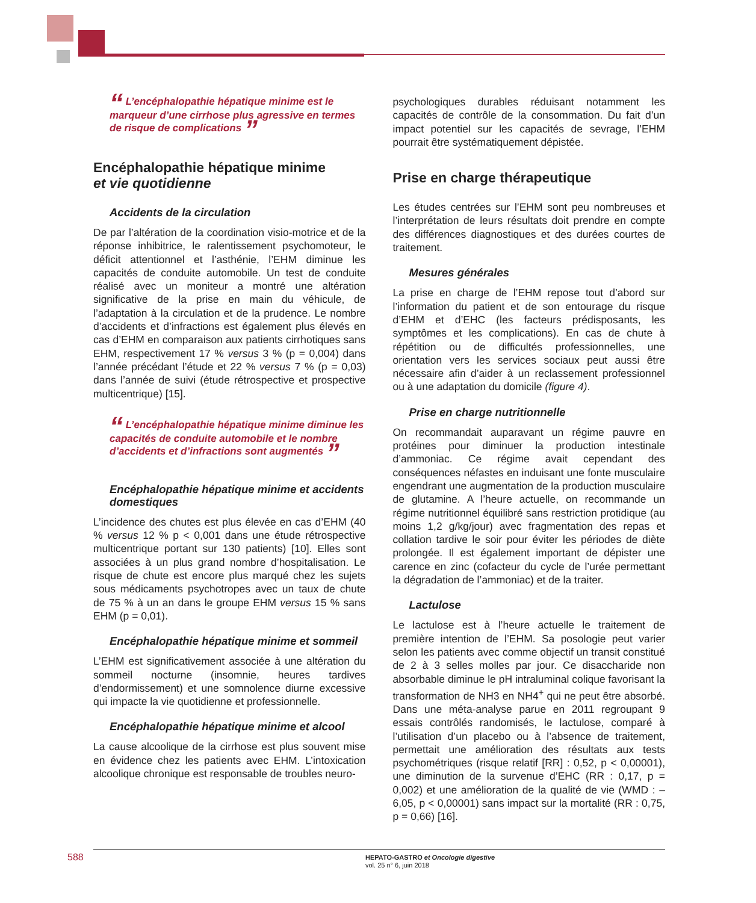“ L’encéphalopathie hépatique minime est le marqueur d’une cirrhose plus agressive en termes de risque de complications ”
Encéphalopathie hépatique minime
et vie quotidienne
Accidents de la circulation
De par l’altération de la coordination visio-motrice et de la réponse inhibitrice, le ralentissement psychomoteur, le déficit attentionnel et l’asthénie, l’EHM diminue les capacités de conduite automobile. Un test de conduite réalisé avec un moniteur a montré une altération significative de la prise en main du véhicule, de l’adaptation à la circulation et de la prudence. Le nombre d’accidents et d’infractions est également plus élevés en cas d’EHM en comparaison aux patients cirrhotiques sans EHM, respectivement 17 % versus 3 % (p = 0,004) dans l’année précédant l’étude et 22 % versus 7 % (p = 0,03) dans l’année de suivi (étude rétrospective et prospective multicentrique) [15].
“ L’encéphalopathie hépatique minime diminue les capacités de conduite automobile et le nombre d’accidents et d’infractions sont augmentés ”
Encéphalopathie hépatique minime et accidents domestiques
L’incidence des chutes est plus élevée en cas d’EHM (40 % versus 12 % p < 0,001 dans une étude rétrospective multicentrique portant sur 130 patients) [10]. Elles sont associées à un plus grand nombre d’hospitalisation. Le risque de chute est encore plus marqué chez les sujets sous médicaments psychotropes avec un taux de chute de 75 % à un an dans le groupe EHM versus 15 % sans EHM (p = 0,01).
Encéphalopathie hépatique minime et sommeil
L’EHM est significativement associée à une altération du sommeil nocturne (insomnie, heures tardives d’endormissement) et une somnolence diurne excessive qui impacte la vie quotidienne et professionnelle.
Encéphalopathie hépatique minime et alcool
La cause alcoolique de la cirrhose est plus souvent mise en évidence chez les patients avec EHM. L’intoxication alcoolique chronique est responsable de troubles neuro-
psychologiques durables réduisant notamment les capacités de contrôle de la consommation. Du fait d’un impact potentiel sur les capacités de sevrage, l’EHM pourrait être systématiquement dépistée.
Prise en charge thérapeutique
Les études centrées sur l’EHM sont peu nombreuses et l’interprétation de leurs résultats doit prendre en compte des différences diagnostiques et des durées courtes de traitement.
Mesures générales
La prise en charge de l’EHM repose tout d’abord sur l’information du patient et de son entourage du risque d’EHM et d’EHC (les facteurs prédisposants, les symptômes et les complications). En cas de chute à répétition ou de difficultés professionnelles, une orientation vers les services sociaux peut aussi être nécessaire afin d’aider à un reclassement professionnel ou à une adaptation du domicile (figure 4).
Prise en charge nutritionnelle
On recommandait auparavant un régime pauvre en protéines pour diminuer la production intestinale d’ammoniac. Ce régime avait cependant des conséquences néfastes en induisant une fonte musculaire engendrant une augmentation de la production musculaire de glutamine. A l’heure actuelle, on recommande un régime nutritionnel équilibré sans restriction protidique (au moins 1,2 g/kg/jour) avec fragmentation des repas et collation tardive le soir pour éviter les périodes de diète prolongée. Il est également important de dépister une carence en zinc (cofacteur du cycle de l’urée permettant la dégradation de l’ammoniac) et de la traiter.
Lactulose
Le lactulose est à l’heure actuelle le traitement de première intention de l’EHM. Sa posologie peut varier selon les patients avec comme objectif un transit constitué de 2 à 3 selles molles par jour. Ce disaccharide non absorbable diminue le pH intraluminal colique favorisant la transformation de NH3 en NH4<sup>+</sup> qui ne peut être absorbé. Dans une méta-analyse parue en 2011 regroupant 9 essais contrôlés randomisés, le lactulose, comparé à l’utilisation d’un placebo ou à l’absence de traitement, permettait une amélioration des résultats aux tests psychométriques (risque relatif [RR] : 0,52, p < 0,00001), une diminution de la survenue d’EHC (RR : 0,17, p = 0,002) et une amélioration de la qualité de vie (WMD : – 6,05, p < 0,00001) sans impact sur la mortalité (RR : 0,75, p = 0,66) [16].
588
HEPATO-GASTRO et Oncologie digestive
vol. 25 n° 6, juin 2018